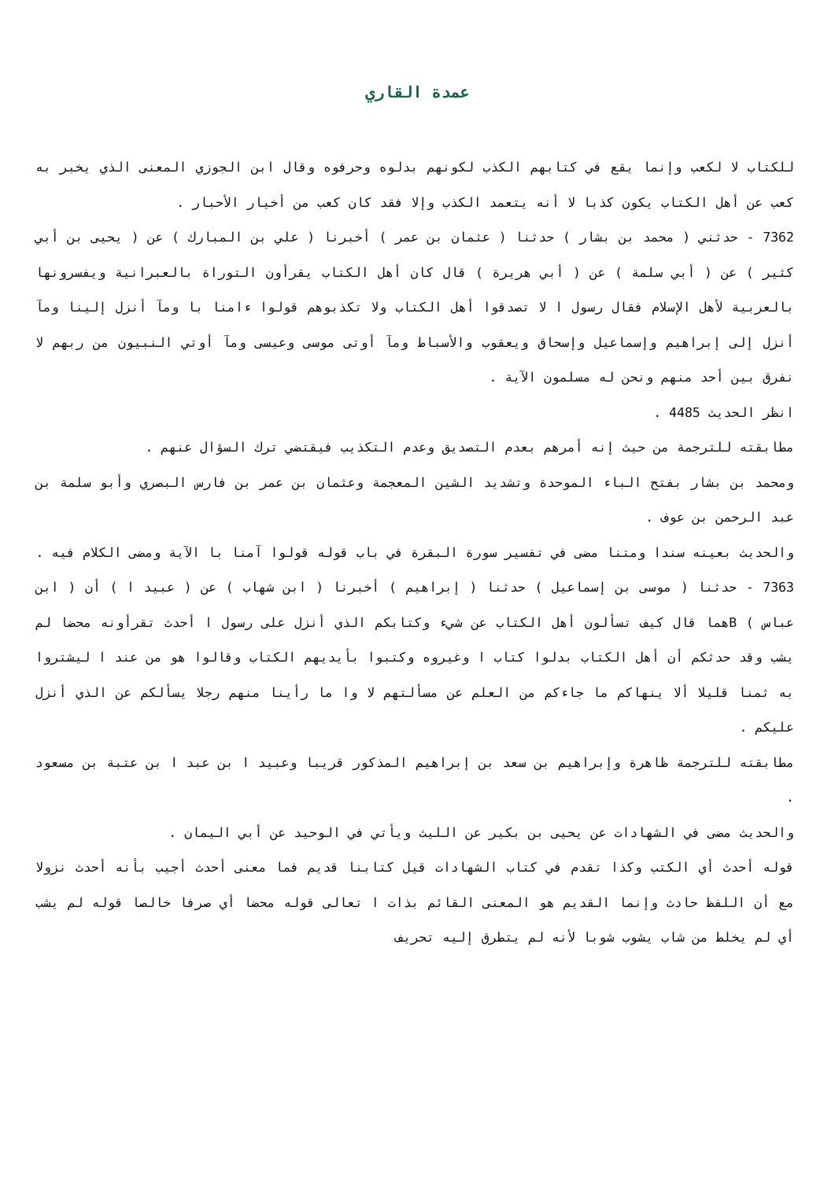عمدة القاري
للكتاب لا لكعب وإنما يقع في كتابهم الكذب لكونهم بدلوه وحرفوه وقال ابن الجوزي المعنى الذي يخبر به كعب عن أهل الكتاب يكون كذبا لا أنه يتعمد الكذب وإلا فقد كان كعب من أخيار الأحبار .
7362 - حدثني ( محمد بن بشار ) حدثنا ( عثمان بن عمر ) أخبرنا ( علي بن المبارك ) عن ( يحيى بن أبي كثير ) عن ( أبي سلمة ) عن ( أبي هريرة ) قال كان أهل الكتاب يقرأون التوراة بالعبرانية ويفسرونها بالعربية لأهل الإسلام فقال رسول ا لا تصدقوا أهل الكتاب ولا تكذبوهم قولوا ءامنا با ومآ أنزل إلينا ومآ أنزل إلى إبراهيم وإسماعيل وإسحاق ويعقوب والأسباط ومآ أوتى موسى وعيسى ومآ أوتي النبيون من ربهم لا نفرق بين أحد منهم ونحن له مسلمون الآية .
انظر الحديث 4485 .
مطابقته للترجمة من حيث إنه أمرهم بعدم التصديق وعدم التكذيب فيقتضي ترك السؤال عنهم .
ومحمد بن بشار بفتح الباء الموحدة وتشديد الشين المعجمة وعثمان بن عمر بن فارس البصري وأبو سلمة بن عبد الرحمن بن عوف .
والحديث بعينه سندا ومتنا مضى في تفسير سورة البقرة في باب قوله قولوا آمنا با الآية ومضى الكلام فيه .
7363 - حدثنا ( موسى بن إسماعيل ) حدثنا ( إبراهيم ) أخبرنا ( ابن شهاب ) عن ( عبيد ا ) أن ( ابن عباس ) Bهما قال كيف تسألون أهل الكتاب عن شيء وكتابكم الذي أنزل على رسول ا أحدث تقرأونه محضا لم يشب وقد حدثكم أن أهل الكتاب بدلوا كتاب ا وغيروه وكتبوا بأيديهم الكتاب وقالوا هو من عند ا ليشتروا به ثمنا قليلا ألا ينهاكم ما جاءكم من العلم عن مسألتهم لا وا ما رأينا منهم رجلا يسألكم عن الذي أنزل عليكم .
مطابقته للترجمة ظاهرة وإبراهيم بن سعد بن إبراهيم المذكور قريبا وعبيد ا بن عبد ا بن عتبة بن مسعود .
والحديث مضى في الشهادات عن يحيى بن بكير عن الليث ويأتي في الوحيد عن أبي اليمان .
قوله أحدث أي الكتب وكذا تقدم في كتاب الشهادات قيل كتابنا قديم فما معنى أحدث أجيب بأنه أحدث نزولا مع أن اللفظ حادث وإنما القديم هو المعنى القائم بذات ا تعالى قوله محضا أي صرفا خالصا قوله لم يشب أي لم يخلط من شاب يشوب شوبا لأنه لم يتطرق إليه تحريف